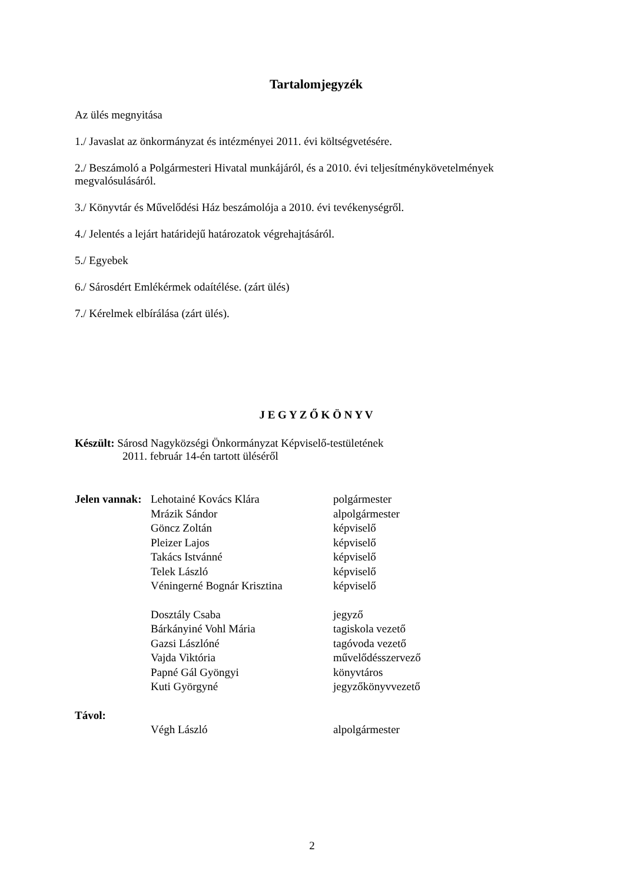Tartalomjegyzék
Az ülés megnyitása
1./ Javaslat az önkormányzat és intézményei 2011. évi költségvetésére.
2./ Beszámoló a Polgármesteri Hivatal munkájáról, és a 2010. évi teljesítménykövetelmények megvalósulásáról.
3./ Könyvtár és Művelődési Ház beszámolója a 2010. évi tevékenységről.
4./ Jelentés a lejárt határidejű határozatok végrehajtásáról.
5./ Egyebek
6./ Sárosdért Emlékérmek odaítélése. (zárt ülés)
7./ Kérelmek elbírálása (zárt ülés).
J E G Y Z Ő K Ö N Y V
Készült: Sárosd Nagyközségi Önkormányzat Képviselő-testületének
2011. február 14-én tartott üléséről
| Jelen vannak: | Lehotainé Kovács Klára | polgármester |
| | Mrázik Sándor | alpolgármester |
| | Göncz Zoltán | képviselő |
| | Pleizer Lajos | képviselő |
| | Takács Istvánné | képviselő |
| | Telek László | képviselő |
| | Véningerné Bognár Krisztina | képviselő |
| | Dosztály Csaba | jegyző |
| | Bárkányiné Vohl Mária | tagiskola vezető |
| | Gazsi Lászlóné | tagóvoda vezető |
| | Vajda Viktória | művelődésszervező |
| | Papné Gál Gyöngyi | könyvtáros |
| | Kuti Györgyné | jegyzőkönyvvezető |
| Távol: | | |
| | Végh László | alpolgármester |
2